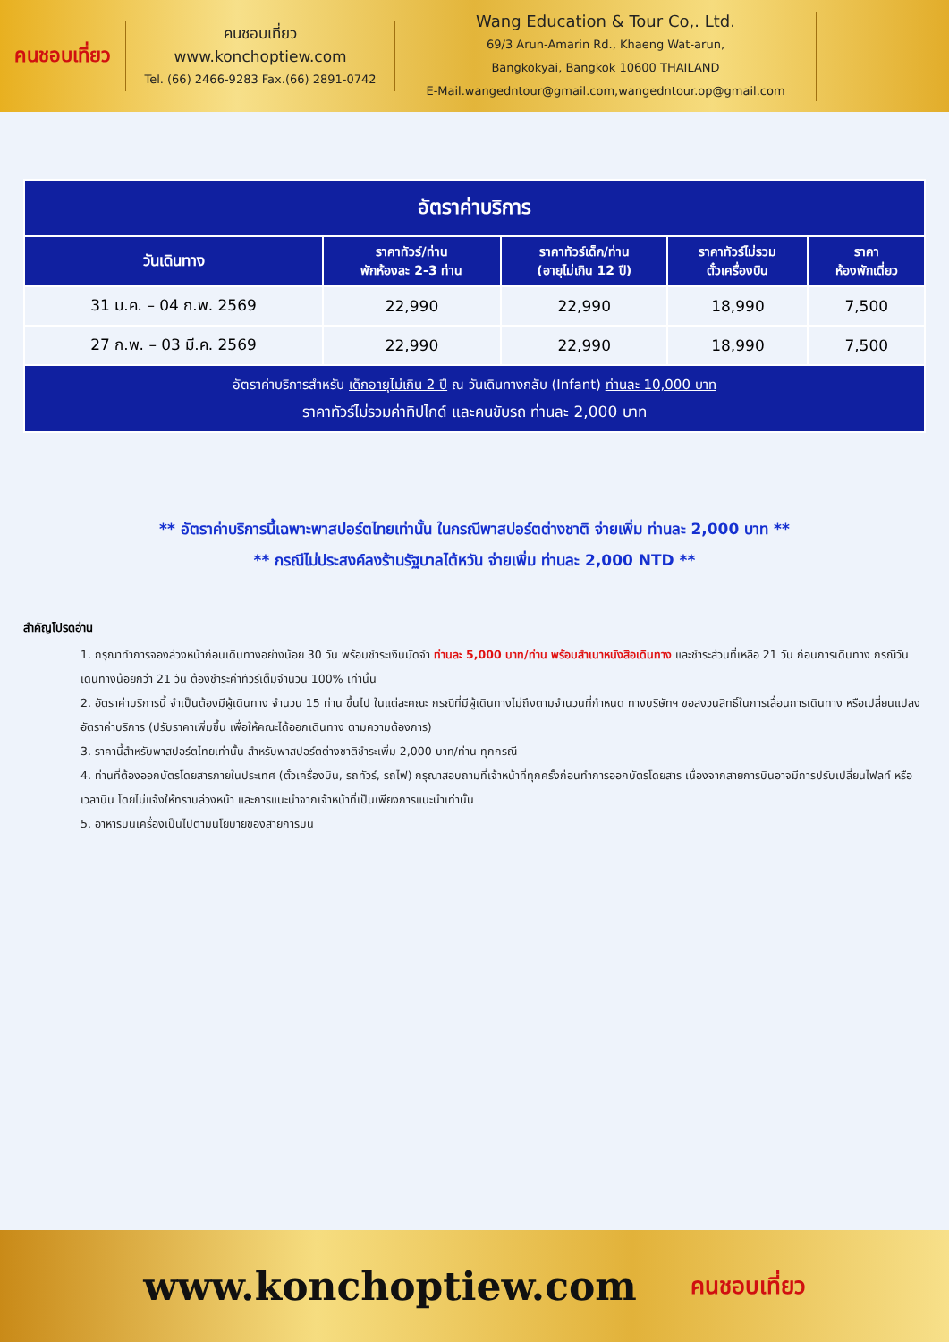คนชอบเที่ยว
คนชอบเที่ยว
www.konchoptiew.com
Tel. (66) 2466-9283 Fax.(66) 2891-0742
Wang Education & Tour Co,. Ltd.
69/3 Arun-Amarin Rd., Khaeng Wat-arun,
Bangkokyai, Bangkok 10600 THAILAND
E-Mail.wangedntour@gmail.com,wangedntour.op@gmail.com
| อัตราค่าบริการ | | | | |
| --- | --- | --- | --- | --- |
| วันเดินทาง | ราคาทัวร์/ท่าน พักห้องละ 2-3 ท่าน | ราคาทัวร์เด็ก/ท่าน (อายุไม่เกิน 12 ปี) | ราคาทัวร์ไม่รวม ตั๋วเครื่องบิน | ราคา ห้องพักเดี่ยว |
| 31 ม.ค. – 04 ก.พ. 2569 | 22,990 | 22,990 | 18,990 | 7,500 |
| 27 ก.พ. – 03 มี.ค. 2569 | 22,990 | 22,990 | 18,990 | 7,500 |
| อัตราค่าบริการสำหรับ เด็กอายุไม่เกิน 2 ปี ณ วันเดินทางกลับ (Infant) ท่านละ 10,000 บาท ราคาทัวร์ไม่รวมค่าทิปไกด์ และคนขับรถ ท่านละ 2,000 บาท | | | | |
** อัตราค่าบริการนี้เฉพาะพาสปอร์ตไทยเท่านั้น ในกรณีพาสปอร์ตต่างชาติ จ่ายเพิ่ม ท่านละ 2,000 บาท **
** กรณีไม่ประสงค์ลงร้านรัฐบาลไต้หวัน จ่ายเพิ่ม ท่านละ 2,000 NTD **
สำคัญโปรดอ่าน
1. กรุณาทำการจองล่วงหน้าก่อนเดินทางอย่างน้อย 30 วัน พร้อมชำระเงินมัดจำ ท่านละ 5,000 บาท/ท่าน พร้อมสำเนาหนังสือเดินทาง และชำระส่วนที่เหลือ 21 วัน ก่อนการเดินทาง กรณีวันเดินทางน้อยกว่า 21 วัน ต้องชำระค่าทัวร์เต็มจำนวน 100% เท่านั้น
2. อัตราค่าบริการนี้ จำเป็นต้องมีผู้เดินทาง จำนวน 15 ท่าน ขึ้นไป ในแต่ละคณะ กรณีที่มีผู้เดินทางไม่ถึงตามจำนวนที่กำหนด ทางบริษัทฯ ขอสงวนสิทธิ์ในการเลื่อนการเดินทาง หรือเปลี่ยนแปลงอัตราค่าบริการ (ปรับราคาเพิ่มขึ้น เพื่อให้คณะได้ออกเดินทาง ตามความต้องการ)
3. ราคานี้สำหรับพาสปอร์ตไทยเท่านั้น สำหรับพาสปอร์ตต่างชาติชำระเพิ่ม 2,000 บาท/ท่าน ทุกกรณี
4. ท่านที่ต้องออกบัตรโดยสารภายในประเทศ (ตั๋วเครื่องบิน, รถทัวร์, รถไฟ) กรุณาสอบถามที่เจ้าหน้าที่ทุกครั้งก่อนทำการออกบัตรโดยสาร เนื่องจากสายการบินอาจมีการปรับเปลี่ยนไฟลท์ หรือ เวลาบิน โดยไม่แจ้งให้ทราบล่วงหน้า และการแนะนำจากเจ้าหน้าที่เป็นเพียงการแนะนำเท่านั้น
5. อาหารบนเครื่องเป็นไปตามนโยบายของสายการบิน
www.konchoptiew.com คนชอบเที่ยว